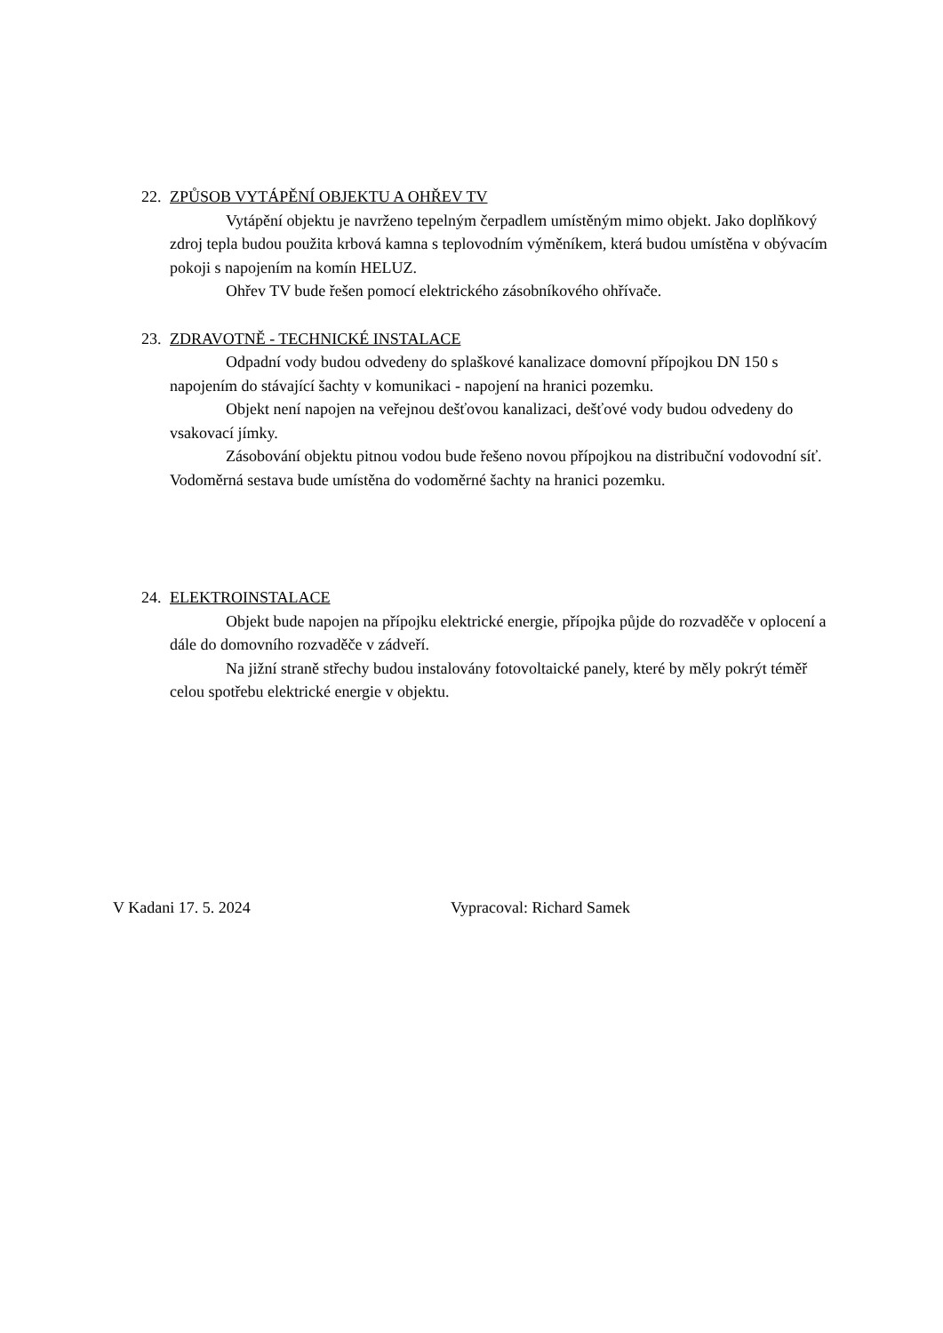22. ZPŮSOB VYTÁPĚNÍ OBJEKTU A OHŘEV TV
Vytápění objektu je navrženo tepelným čerpadlem umístěným mimo objekt. Jako doplňkový zdroj tepla budou použita krbová kamna s teplovodním výměníkem, která budou umístěna v obývacím pokoji s napojením na komín HELUZ.
Ohřev TV bude řešen pomocí elektrického zásobníkového ohřívače.
23. ZDRAVOTNĚ - TECHNICKÉ INSTALACE
Odpadní vody budou odvedeny do splaškové kanalizace domovní přípojkou DN 150 s napojením do stávající šachty v komunikaci - napojení na hranici pozemku.
Objekt není napojen na veřejnou dešťovou kanalizaci, dešťové vody budou odvedeny do vsakovací jímky.
Zásobování objektu pitnou vodou bude řešeno novou přípojkou na distribuční vodovodní síť. Vodoměrná sestava bude umístěna do vodoměrné šachty na hranici pozemku.
24. ELEKTROINSTALACE
Objekt bude napojen na přípojku elektrické energie, přípojka půjde do rozvaděče v oplocení a dále do domovního rozvaděče v zádveří.
Na jižní straně střechy budou instalovány fotovoltaické panely, které by měly pokrýt téměř celou spotřebu elektrické energie v objektu.
V Kadani 17. 5. 2024 Vypracoval: Richard Samek